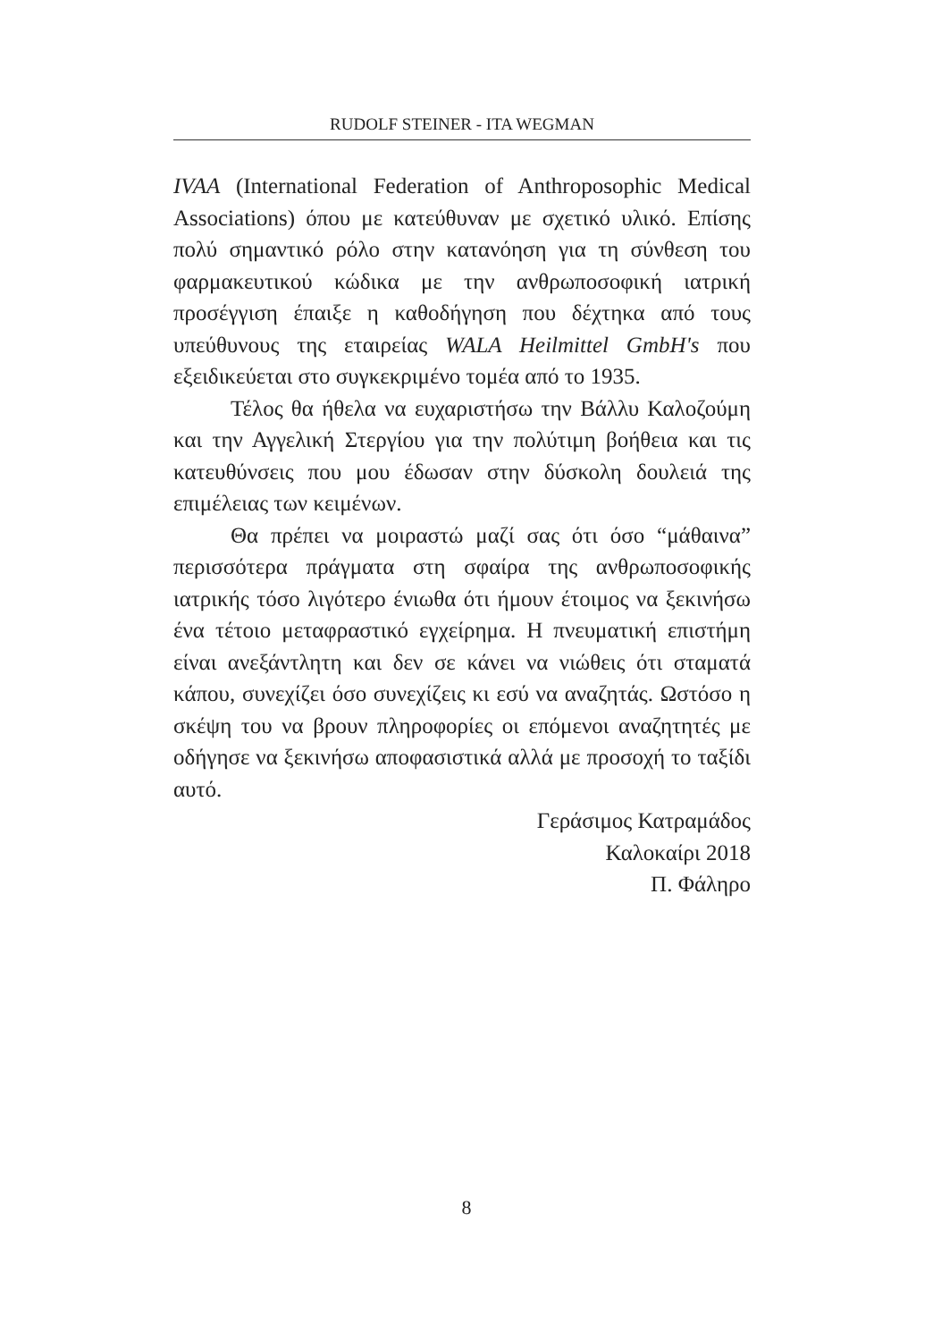RUDOLF STEINER - ITA WEGMAN
IVAA (International Federation of Anthroposophic Medical Associations) όπου με κατεύθυναν με σχετικό υλικό. Επίσης πολύ σημαντικό ρόλο στην κατανόηση για τη σύνθεση του φαρμακευτικού κώδικα με την ανθρωποσοφική ιατρική προσέγγιση έπαιξε η καθοδήγηση που δέχτηκα από τους υπεύθυνους της εταιρείας WALA Heilmittel GmbH's που εξειδικεύεται στο συγκεκριμένο τομέα από το 1935.
Τέλος θα ήθελα να ευχαριστήσω την Βάλλυ Καλοζούμη και την Αγγελική Στεργίου για την πολύτιμη βοήθεια και τις κατευθύνσεις που μου έδωσαν στην δύσκολη δουλειά της επιμέλειας των κειμένων.
Θα πρέπει να μοιραστώ μαζί σας ότι όσο “μάθαινα” περισσότερα πράγματα στη σφαίρα της ανθρωποσοφικής ιατρικής τόσο λιγότερο ένιωθα ότι ήμουν έτοιμος να ξεκινήσω ένα τέτοιο μεταφραστικό εγχείρημα. Η πνευματική επιστήμη είναι ανεξάντλητη και δεν σε κάνει να νιώθεις ότι σταματά κάπου, συνεχίζει όσο συνεχίζεις κι εσύ να αναζητάς. Ωστόσο η σκέψη του να βρουν πληροφορίες οι επόμενοι αναζητητές με οδήγησε να ξεκινήσω αποφασιστικά αλλά με προσοχή το ταξίδι αυτό.
Γεράσιμος Κατραμάδος
Καλοκαίρι 2018
Π. Φάληρο
8